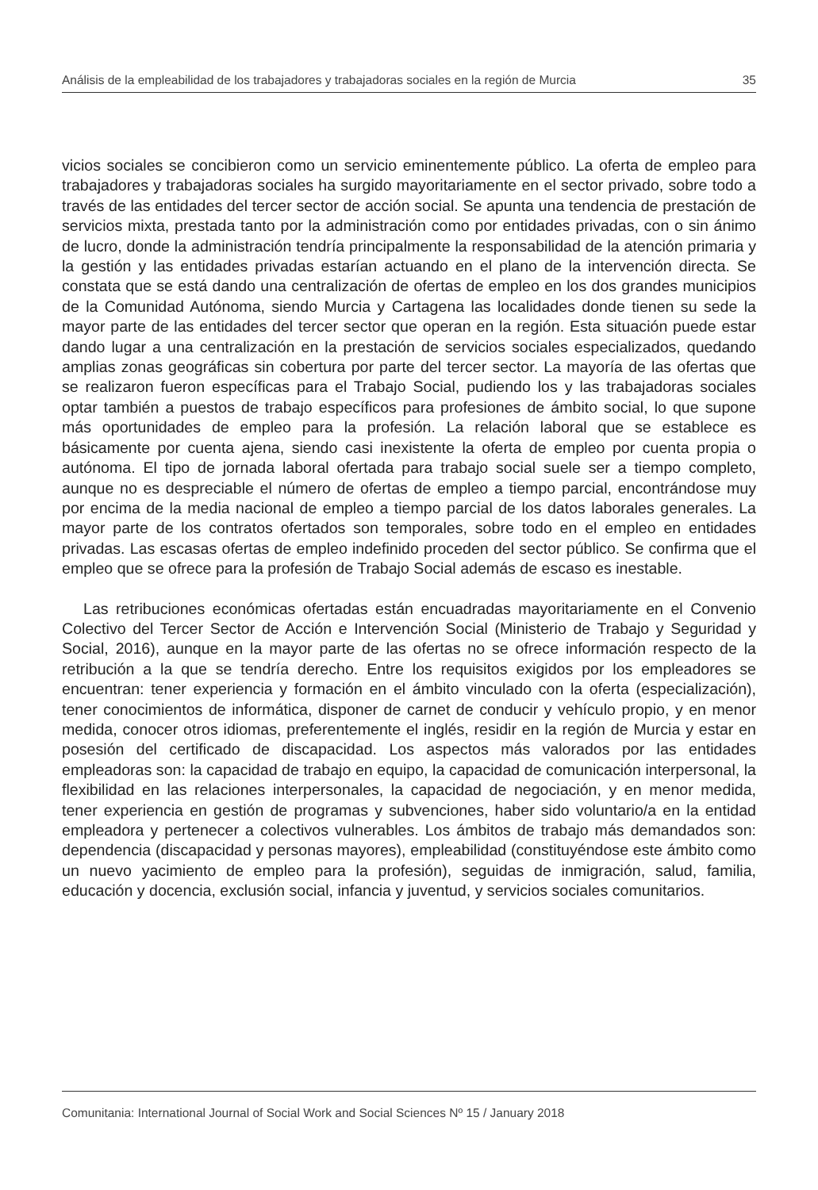Análisis de la empleabilidad de los trabajadores y trabajadoras sociales en la región de Murcia 35
vicios sociales se concibieron como un servicio eminentemente público. La oferta de empleo para trabajadores y trabajadoras sociales ha surgido mayoritariamente en el sector privado, sobre todo a través de las entidades del tercer sector de acción social. Se apunta una tendencia de prestación de servicios mixta, prestada tanto por la administración como por entidades privadas, con o sin ánimo de lucro, donde la administración tendría principalmente la responsabilidad de la atención primaria y la gestión y las entidades privadas estarían actuando en el plano de la intervención directa. Se constata que se está dando una centralización de ofertas de empleo en los dos grandes municipios de la Comunidad Autónoma, siendo Murcia y Cartagena las localidades donde tienen su sede la mayor parte de las entidades del tercer sector que operan en la región. Esta situación puede estar dando lugar a una centralización en la prestación de servicios sociales especializados, quedando amplias zonas geográficas sin cobertura por parte del tercer sector. La mayoría de las ofertas que se realizaron fueron específicas para el Trabajo Social, pudiendo los y las trabajadoras sociales optar también a puestos de trabajo específicos para profesiones de ámbito social, lo que supone más oportunidades de empleo para la profesión. La relación laboral que se establece es básicamente por cuenta ajena, siendo casi inexistente la oferta de empleo por cuenta propia o autónoma. El tipo de jornada laboral ofertada para trabajo social suele ser a tiempo completo, aunque no es despreciable el número de ofertas de empleo a tiempo parcial, encontrándose muy por encima de la media nacional de empleo a tiempo parcial de los datos laborales generales. La mayor parte de los contratos ofertados son temporales, sobre todo en el empleo en entidades privadas. Las escasas ofertas de empleo indefinido proceden del sector público. Se confirma que el empleo que se ofrece para la profesión de Trabajo Social además de escaso es inestable.
Las retribuciones económicas ofertadas están encuadradas mayoritariamente en el Convenio Colectivo del Tercer Sector de Acción e Intervención Social (Ministerio de Trabajo y Seguridad y Social, 2016), aunque en la mayor parte de las ofertas no se ofrece información respecto de la retribución a la que se tendría derecho. Entre los requisitos exigidos por los empleadores se encuentran: tener experiencia y formación en el ámbito vinculado con la oferta (especialización), tener conocimientos de informática, disponer de carnet de conducir y vehículo propio, y en menor medida, conocer otros idiomas, preferentemente el inglés, residir en la región de Murcia y estar en posesión del certificado de discapacidad. Los aspectos más valorados por las entidades empleadoras son: la capacidad de trabajo en equipo, la capacidad de comunicación interpersonal, la flexibilidad en las relaciones interpersonales, la capacidad de negociación, y en menor medida, tener experiencia en gestión de programas y subvenciones, haber sido voluntario/a en la entidad empleadora y pertenecer a colectivos vulnerables. Los ámbitos de trabajo más demandados son: dependencia (discapacidad y personas mayores), empleabilidad (constituyéndose este ámbito como un nuevo yacimiento de empleo para la profesión), seguidas de inmigración, salud, familia, educación y docencia, exclusión social, infancia y juventud, y servicios sociales comunitarios.
Comunitania: International Journal of Social Work and Social Sciences Nº 15 / January 2018